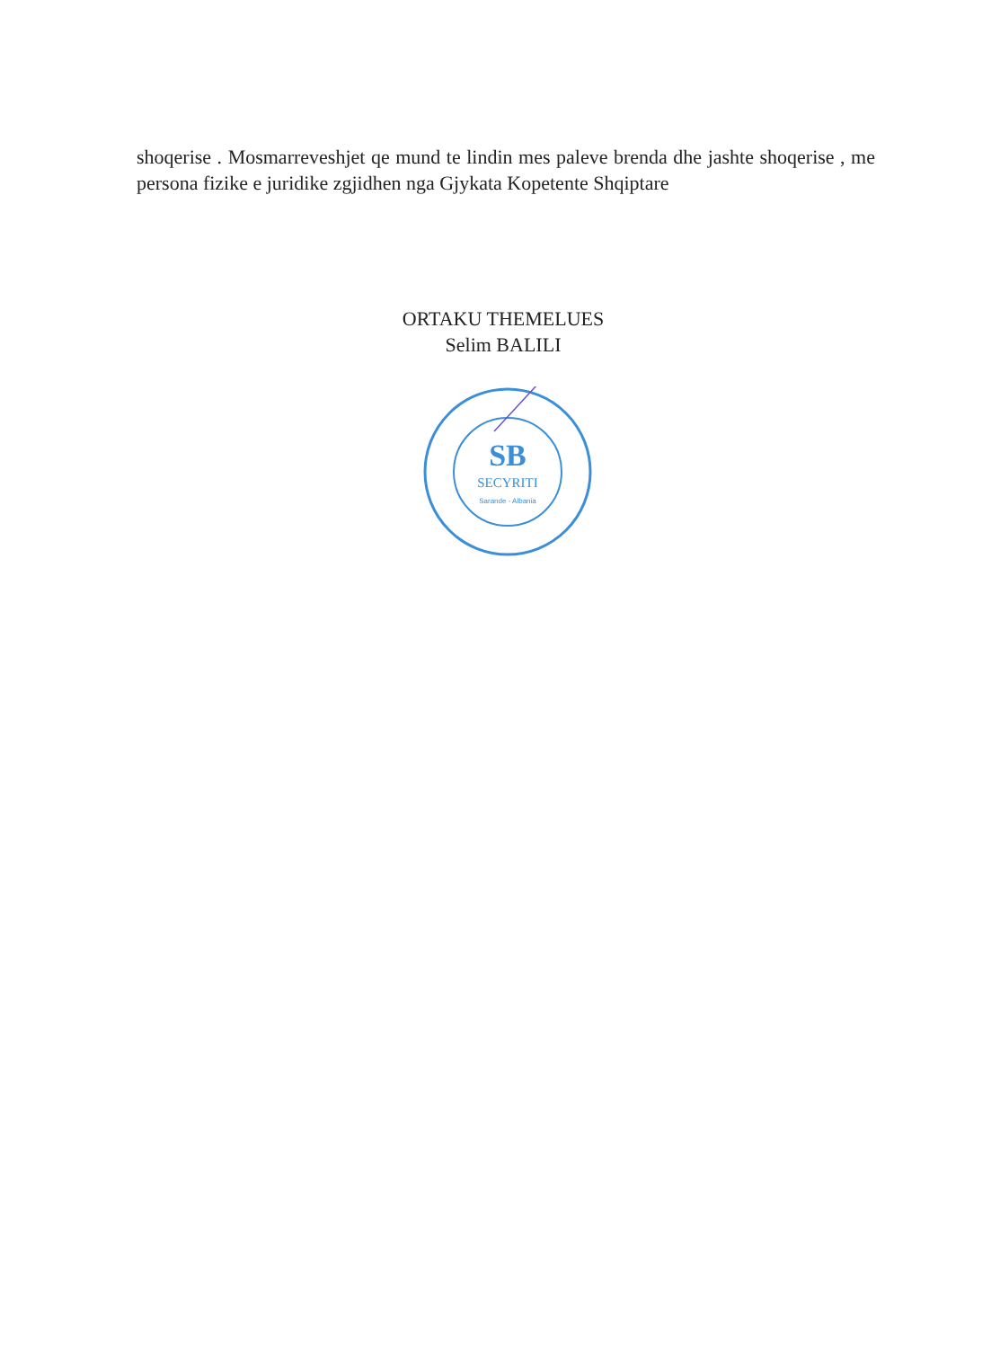shoqerise . Mosmarreveshjet qe mund te lindin mes paleve brenda dhe jashte shoqerise , me persona fizike e juridike zgjidhen nga Gjykata Kopetente Shqiptare
ORTAKU THEMELUES
Selim BALILI
SB
SECYRITI
Sarande - Albania